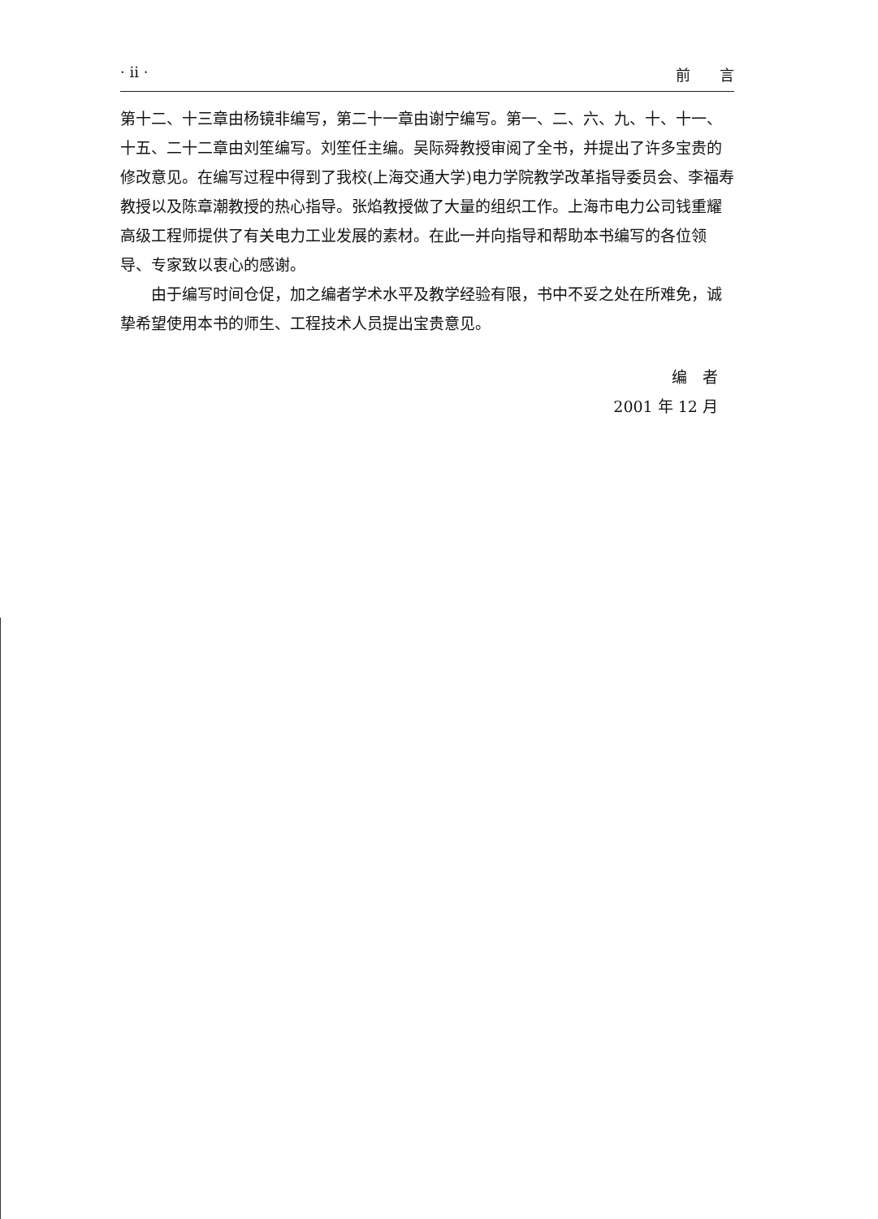· ii · 前　　言
第十二、十三章由杨镜非编写，第二十一章由谢宁编写。第一、二、六、九、十、十一、十五、二十二章由刘笙编写。刘笙任主编。吴际舜教授审阅了全书，并提出了许多宝贵的修改意见。在编写过程中得到了我校(上海交通大学)电力学院教学改革指导委员会、李福寿教授以及陈章潮教授的热心指导。张焰教授做了大量的组织工作。上海市电力公司钱重耀高级工程师提供了有关电力工业发展的素材。在此一并向指导和帮助本书编写的各位领导、专家致以衷心的感谢。
由于编写时间仓促，加之编者学术水平及教学经验有限，书中不妥之处在所难免，诚挚希望使用本书的师生、工程技术人员提出宝贵意见。
编　者
2001 年 12 月